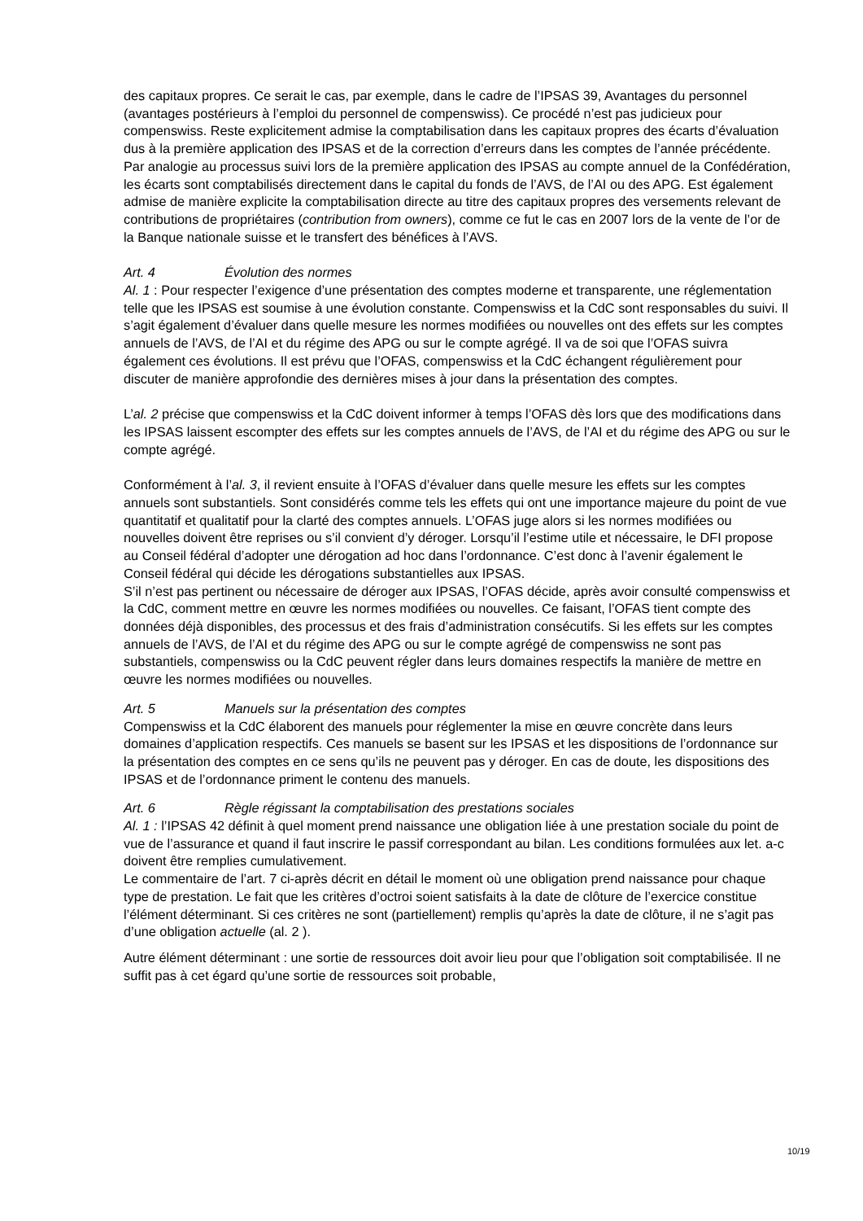des capitaux propres. Ce serait le cas, par exemple, dans le cadre de l’IPSAS 39, Avantages du personnel (avantages postérieurs à l’emploi du personnel de compenswiss). Ce procédé n’est pas judicieux pour compenswiss. Reste explicitement admise la comptabilisation dans les capitaux propres des écarts d’évaluation dus à la première application des IPSAS et de la correction d’erreurs dans les comptes de l’année précédente. Par analogie au processus suivi lors de la première application des IPSAS au compte annuel de la Confédération, les écarts sont comptabilisés directement dans le capital du fonds de l’AVS, de l’AI ou des APG. Est également admise de manière explicite la comptabilisation directe au titre des capitaux propres des versements relevant de contributions de propriétaires (contribution from owners), comme ce fut le cas en 2007 lors de la vente de l’or de la Banque nationale suisse et le transfert des bénéfices à l’AVS.
Art. 4 Évolution des normes
Al. 1 : Pour respecter l’exigence d’une présentation des comptes moderne et transparente, une réglementation telle que les IPSAS est soumise à une évolution constante. Compenswiss et la CdC sont responsables du suivi. Il s’agit également d’évaluer dans quelle mesure les normes modifiées ou nouvelles ont des effets sur les comptes annuels de l’AVS, de l’AI et du régime des APG ou sur le compte agrégé. Il va de soi que l’OFAS suivra également ces évolutions. Il est prévu que l’OFAS, compenswiss et la CdC échangent régulièrement pour discuter de manière approfondie des dernières mises à jour dans la présentation des comptes.
L’al. 2 précise que compenswiss et la CdC doivent informer à temps l’OFAS dès lors que des modifications dans les IPSAS laissent escompter des effets sur les comptes annuels de l’AVS, de l’AI et du régime des APG ou sur le compte agrégé.
Conformément à l’al. 3, il revient ensuite à l’OFAS d’évaluer dans quelle mesure les effets sur les comptes annuels sont substantiels. Sont considérés comme tels les effets qui ont une importance majeure du point de vue quantitatif et qualitatif pour la clarté des comptes annuels. L’OFAS juge alors si les normes modifiées ou nouvelles doivent être reprises ou s’il convient d’y déroger. Lorsqu’il l’estime utile et nécessaire, le DFI propose au Conseil fédéral d’adopter une dérogation ad hoc dans l’ordonnance. C’est donc à l’avenir également le Conseil fédéral qui décide les dérogations substantielles aux IPSAS.
S’il n’est pas pertinent ou nécessaire de déroger aux IPSAS, l’OFAS décide, après avoir consulté compenswiss et la CdC, comment mettre en œuvre les normes modifiées ou nouvelles. Ce faisant, l’OFAS tient compte des données déjà disponibles, des processus et des frais d’administration consécutifs. Si les effets sur les comptes annuels de l’AVS, de l’AI et du régime des APG ou sur le compte agrégé de compenswiss ne sont pas substantiels, compenswiss ou la CdC peuvent régler dans leurs domaines respectifs la manière de mettre en œuvre les normes modifiées ou nouvelles.
Art. 5 Manuels sur la présentation des comptes
Compenswiss et la CdC élaborent des manuels pour réglementer la mise en œuvre concrète dans leurs domaines d’application respectifs. Ces manuels se basent sur les IPSAS et les dispositions de l’ordonnance sur la présentation des comptes en ce sens qu’ils ne peuvent pas y déroger. En cas de doute, les dispositions des IPSAS et de l’ordonnance priment le contenu des manuels.
Art. 6 Règle régissant la comptabilisation des prestations sociales
Al. 1 : l’IPSAS 42 définit à quel moment prend naissance une obligation liée à une prestation sociale du point de vue de l’assurance et quand il faut inscrire le passif correspondant au bilan. Les conditions formulées aux let. a-c doivent être remplies cumulativement.
Le commentaire de l’art. 7 ci-après décrit en détail le moment où une obligation prend naissance pour chaque type de prestation. Le fait que les critères d’octroi soient satisfaits à la date de clôture de l’exercice constitue l’élément déterminant. Si ces critères ne sont (partiellement) remplis qu’après la date de clôture, il ne s’agit pas d’une obligation actuelle (al. 2 ).
Autre élément déterminant : une sortie de ressources doit avoir lieu pour que l’obligation soit comptabilisée. Il ne suffit pas à cet égard qu’une sortie de ressources soit probable,
10/19